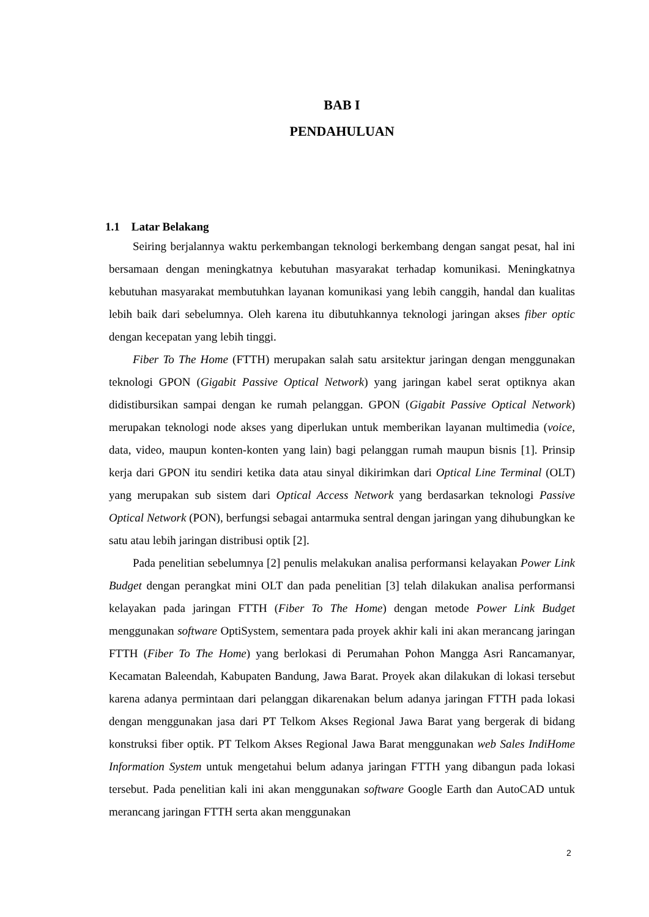BAB I
PENDAHULUAN
1.1 Latar Belakang
Seiring berjalannya waktu perkembangan teknologi berkembang dengan sangat pesat, hal ini bersamaan dengan meningkatnya kebutuhan masyarakat terhadap komunikasi. Meningkatnya kebutuhan masyarakat membutuhkan layanan komunikasi yang lebih canggih, handal dan kualitas lebih baik dari sebelumnya. Oleh karena itu dibutuhkannya teknologi jaringan akses fiber optic dengan kecepatan yang lebih tinggi.
Fiber To The Home (FTTH) merupakan salah satu arsitektur jaringan dengan menggunakan teknologi GPON (Gigabit Passive Optical Network) yang jaringan kabel serat optiknya akan didistibursikan sampai dengan ke rumah pelanggan. GPON (Gigabit Passive Optical Network) merupakan teknologi node akses yang diperlukan untuk memberikan layanan multimedia (voice, data, video, maupun konten-konten yang lain) bagi pelanggan rumah maupun bisnis [1]. Prinsip kerja dari GPON itu sendiri ketika data atau sinyal dikirimkan dari Optical Line Terminal (OLT) yang merupakan sub sistem dari Optical Access Network yang berdasarkan teknologi Passive Optical Network (PON), berfungsi sebagai antarmuka sentral dengan jaringan yang dihubungkan ke satu atau lebih jaringan distribusi optik [2].
Pada penelitian sebelumnya [2] penulis melakukan analisa performansi kelayakan Power Link Budget dengan perangkat mini OLT dan pada penelitian [3] telah dilakukan analisa performansi kelayakan pada jaringan FTTH (Fiber To The Home) dengan metode Power Link Budget menggunakan software OptiSystem, sementara pada proyek akhir kali ini akan merancang jaringan FTTH (Fiber To The Home) yang berlokasi di Perumahan Pohon Mangga Asri Rancamanyar, Kecamatan Baleendah, Kabupaten Bandung, Jawa Barat. Proyek akan dilakukan di lokasi tersebut karena adanya permintaan dari pelanggan dikarenakan belum adanya jaringan FTTH pada lokasi dengan menggunakan jasa dari PT Telkom Akses Regional Jawa Barat yang bergerak di bidang konstruksi fiber optik. PT Telkom Akses Regional Jawa Barat menggunakan web Sales IndiHome Information System untuk mengetahui belum adanya jaringan FTTH yang dibangun pada lokasi tersebut. Pada penelitian kali ini akan menggunakan software Google Earth dan AutoCAD untuk merancang jaringan FTTH serta akan menggunakan
2